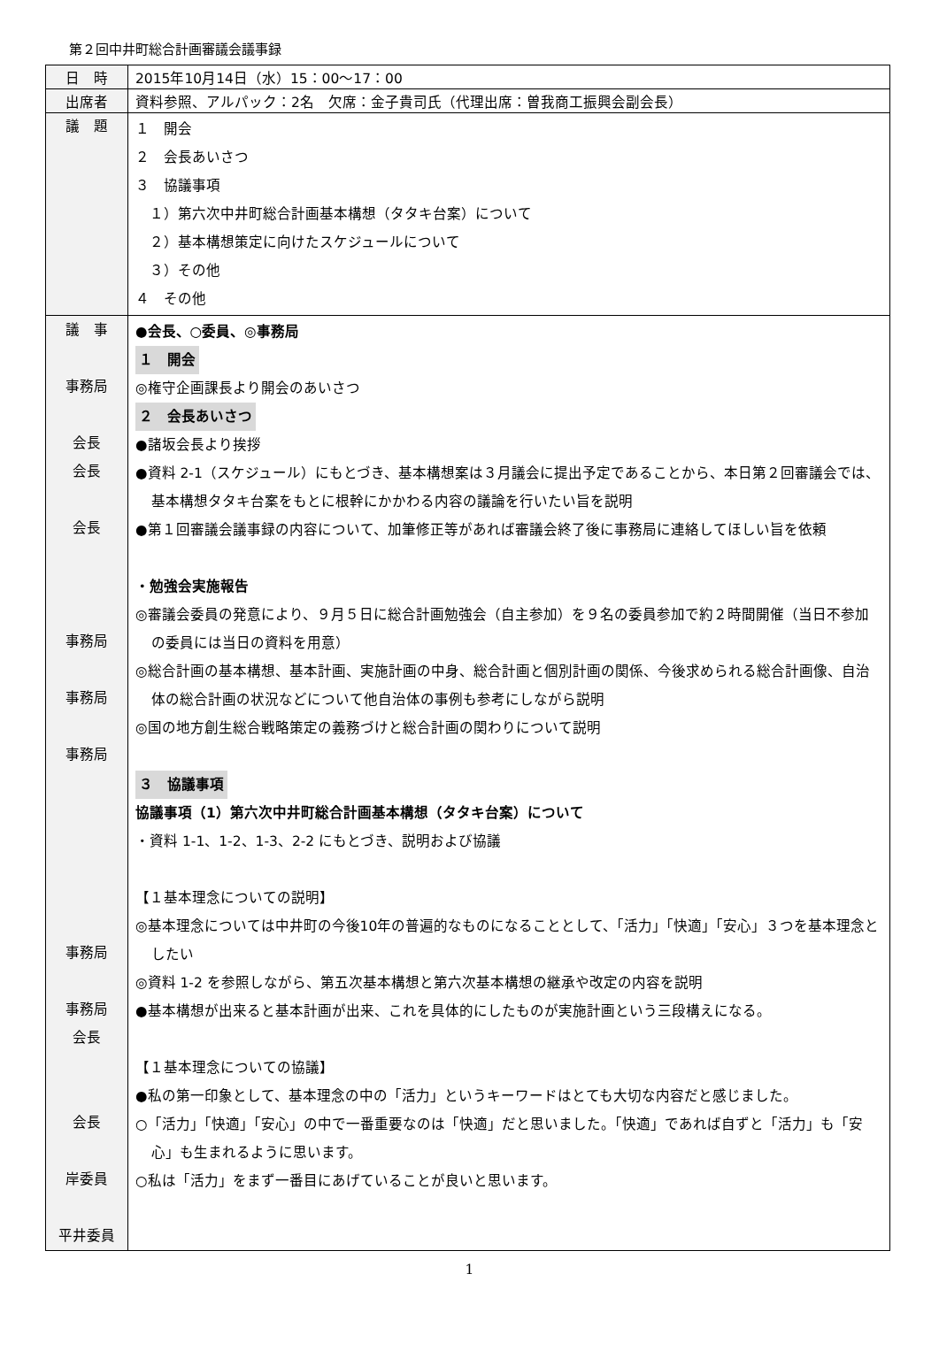第２回中井町総合計画審議会議事録
| 日 時 | 2015年10月14日（水）15：00～17：00 |
| 出席者 | 資料参照、アルパック：2名 欠席：金子貴司氏（代理出席：曽我商工振興会副会長） |
| 議 題 | １ 開会 ２ 会長あいさつ ３ 協議事項 １）第六次中井町総合計画基本構想（タタキ台案）について ２）基本構想策定に向けたスケジュールについて ３）その他 ４ その他 |
| 議 事 事務局 会長 会長 会長 事務局 事務局 事務局 事務局 事務局 会長 会長 岸委員 平井委員 | ●会長、○委員、◎事務局 １ 開会 ◎権守企画課長より開会のあいさつ ２ 会長あいさつ ●諸坂会長より挨拶 ●資料 2-1（スケジュール）にもとづき、基本構想案は３月議会に提出予定であることから、本日第２回審議会では、基本構想タタキ台案をもとに根幹にかかわる内容の議論を行いたい旨を説明 ●第１回審議会議事録の内容について、加筆修正等があれば審議会終了後に事務局に連絡してほしい旨を依頼 ・勉強会実施報告 ◎審議会委員の発意により、９月５日に総合計画勉強会（自主参加）を９名の委員参加で約２時間開催（当日不参加の委員には当日の資料を用意） ◎総合計画の基本構想、基本計画、実施計画の中身、総合計画と個別計画の関係、今後求められる総合計画像、自治体の総合計画の状況などについて他自治体の事例も参考にしながら説明 ◎国の地方創生総合戦略策定の義務づけと総合計画の関わりについて説明 ３ 協議事項 協議事項（1）第六次中井町総合計画基本構想（タタキ台案）について ・資料 1-1、1-2、1-3、2-2 にもとづき、説明および協議 【１基本理念についての説明】 ◎基本理念については中井町の今後10年の普遍的なものになることとして、「活力」「快適」「安心」３つを基本理念としたい ◎資料 1-2 を参照しながら、第五次基本構想と第六次基本構想の継承や改定の内容を説明 ●基本構想が出来ると基本計画が出来、これを具体的にしたものが実施計画という三段構えになる。 【１基本理念についての協議】 ●私の第一印象として、基本理念の中の「活力」というキーワードはとても大切な内容だと感じました。 ○「活力」「快適」「安心」の中で一番重要なのは「快適」だと思いました。「快適」であれば自ずと「活力」も「安心」も生まれるように思います。 ○私は「活力」をまず一番目にあげていることが良いと思います。 |
1